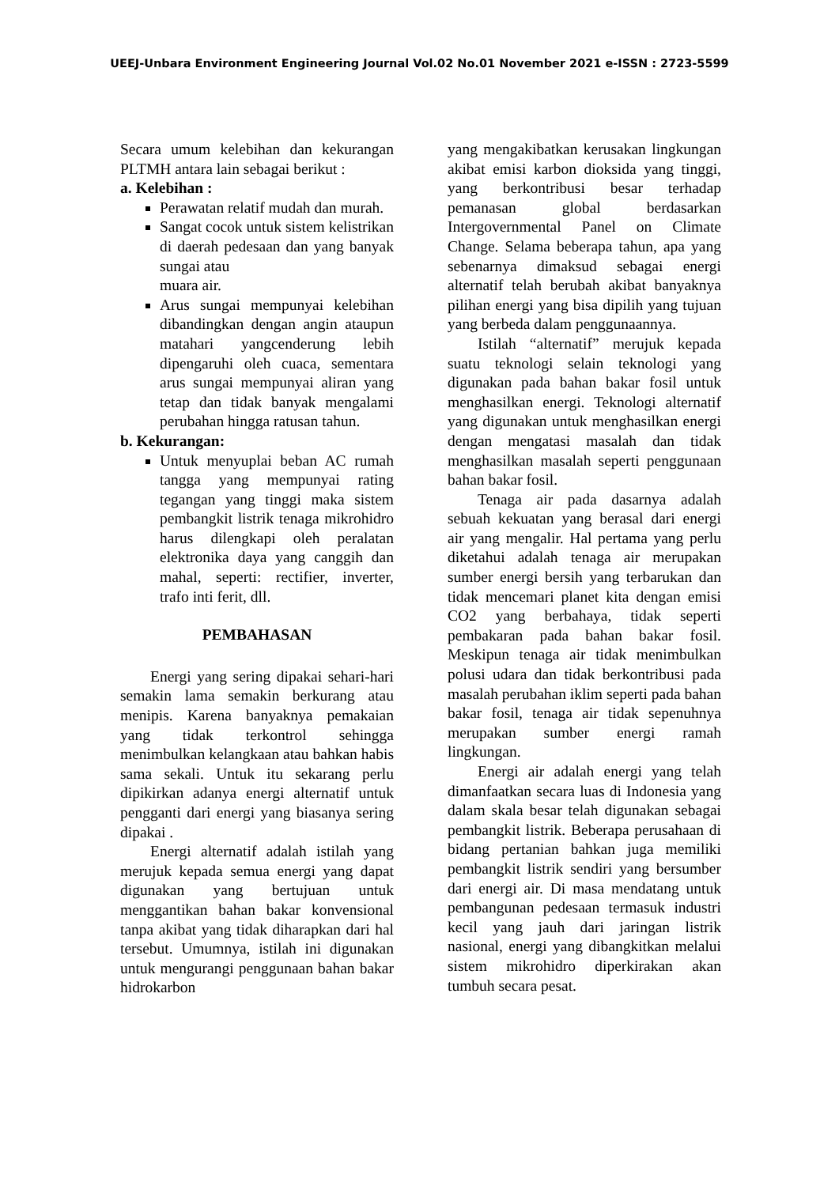UEEJ-Unbara Environment Engineering Journal Vol.02 No.01 November 2021 e-ISSN : 2723-5599
Secara umum kelebihan dan kekurangan PLTMH antara lain sebagai berikut :
a. Kelebihan :
Perawatan relatif mudah dan murah.
Sangat cocok untuk sistem kelistrikan di daerah pedesaan dan yang banyak sungai atau
muara air.
Arus sungai mempunyai kelebihan dibandingkan dengan angin ataupun matahari yangcenderung lebih dipengaruhi oleh cuaca, sementara arus sungai mempunyai aliran yang tetap dan tidak banyak mengalami perubahan hingga ratusan tahun.
b. Kekurangan:
Untuk menyuplai beban AC rumah tangga yang mempunyai rating tegangan yang tinggi maka sistem pembangkit listrik tenaga mikrohidro harus dilengkapi oleh peralatan elektronika daya yang canggih dan mahal, seperti: rectifier, inverter, trafo inti ferit, dll.
PEMBAHASAN
Energi yang sering dipakai sehari-hari semakin lama semakin berkurang atau menipis. Karena banyaknya pemakaian yang tidak terkontrol sehingga menimbulkan kelangkaan atau bahkan habis sama sekali. Untuk itu sekarang perlu dipikirkan adanya energi alternatif untuk pengganti dari energi yang biasanya sering dipakai .
Energi alternatif adalah istilah yang merujuk kepada semua energi yang dapat digunakan yang bertujuan untuk menggantikan bahan bakar konvensional tanpa akibat yang tidak diharapkan dari hal tersebut. Umumnya, istilah ini digunakan untuk mengurangi penggunaan bahan bakar hidrokarbon
yang mengakibatkan kerusakan lingkungan akibat emisi karbon dioksida yang tinggi, yang berkontribusi besar terhadap pemanasan global berdasarkan Intergovernmental Panel on Climate Change. Selama beberapa tahun, apa yang sebenarnya dimaksud sebagai energi alternatif telah berubah akibat banyaknya pilihan energi yang bisa dipilih yang tujuan yang berbeda dalam penggunaannya.
Istilah “alternatif” merujuk kepada suatu teknologi selain teknologi yang digunakan pada bahan bakar fosil untuk menghasilkan energi. Teknologi alternatif yang digunakan untuk menghasilkan energi dengan mengatasi masalah dan tidak menghasilkan masalah seperti penggunaan bahan bakar fosil.
Tenaga air pada dasarnya adalah sebuah kekuatan yang berasal dari energi air yang mengalir. Hal pertama yang perlu diketahui adalah tenaga air merupakan sumber energi bersih yang terbarukan dan tidak mencemari planet kita dengan emisi CO2 yang berbahaya, tidak seperti pembakaran pada bahan bakar fosil. Meskipun tenaga air tidak menimbulkan polusi udara dan tidak berkontribusi pada masalah perubahan iklim seperti pada bahan bakar fosil, tenaga air tidak sepenuhnya merupakan sumber energi ramah lingkungan.
Energi air adalah energi yang telah dimanfaatkan secara luas di Indonesia yang dalam skala besar telah digunakan sebagai pembangkit listrik. Beberapa perusahaan di bidang pertanian bahkan juga memiliki pembangkit listrik sendiri yang bersumber dari energi air. Di masa mendatang untuk pembangunan pedesaan termasuk industri kecil yang jauh dari jaringan listrik nasional, energi yang dibangkitkan melalui sistem mikrohidro diperkirakan akan tumbuh secara pesat.